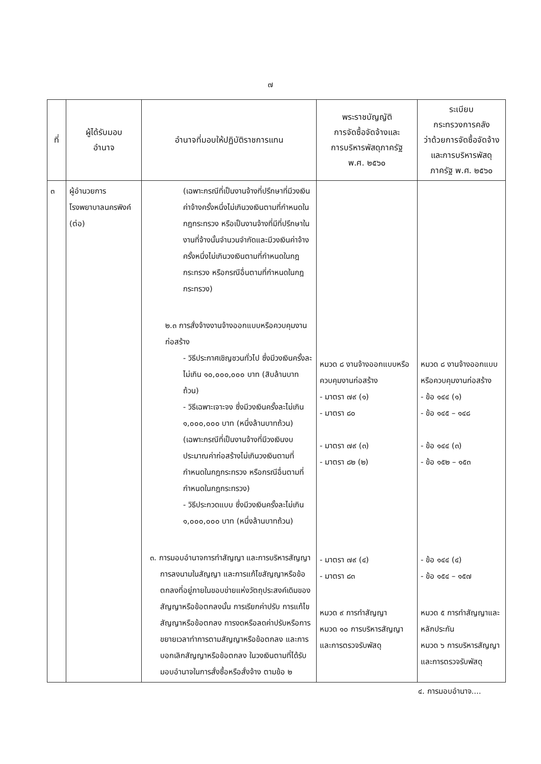๗
| ที่ | ผู้ได้รับมอบ อำนาจ | อำนาจที่มอบให้ปฏิบัติราชการแทน | พระราชบัญญัติ การจัดซื้อจัดจ้างและ การบริหารพัสดุภาครัฐ พ.ศ. ๒๕๖๐ | ระเบียบ กระทรวงการคลัง ว่าด้วยการจัดซื้อจัดจ้าง และการบริหารพัสดุ ภาครัฐ พ.ศ. ๒๕๖๐ |
| --- | --- | --- | --- | --- |
| ๓ | ผู้อำนวยการ โรงพยาบาลนครพิงค์ (ต่อ) | (เฉพาะกรณีที่เป็นงานจ้างที่ปรึกษาที่มีวงเงินค่าจ้างครั้งหนึ่งไม่เกินวงเงินตามที่กำหนดในกฎกระทรวง หรือเป็นงานจ้างที่มีที่ปรึกษาในงานที่จ้างนั้นจำนวนจำกัดและมีวงเงินค่าจ้างครั้งหนึ่งไม่เกินวงเงินตามที่กำหนดในกฎกระทรวง หรือกรณีอื่นตามที่กำหนดในกฎกระทรวง) ๒.๓ การสั่งจ้างงานจ้างออกแบบหรือควบคุมงานก่อสร้าง - วิธีประกาศเชิญชวนทั่วไป ซึ่งมีวงเงินครั้งละไม่เกิน ๑๐,๐๐๐,๐๐๐ บาท (สิบล้านบาทถ้วน) - วิธีเฉพาะเจาะจง ซึ่งมีวงเงินครั้งละไม่เกิน ๑,๐๐๐,๐๐๐ บาท (หนึ่งล้านบาทถ้วน) (เฉพาะกรณีที่เป็นงานจ้างที่มีวงเงินงบประมาณค่าก่อสร้างไม่เกินวงเงินตามที่กำหนดในกฎกระทรวง หรือกรณีอื่นตามที่กำหนดในกฎกระทรวง) - วิธีประกวดแบบ ซึ่งมีวงเงินครั้งละไม่เกิน ๑,๐๐๐,๐๐๐ บาท (หนึ่งล้านบาทถ้วน) ๓. การมอบอำนาจการทำสัญญา และการบริหารสัญญา การลงนามในสัญญา และการแก้ไขสัญญาหรือข้อตกลงที่อยู่ภายในขอบข่ายแห่งวัตถุประสงค์เดิมของสัญญาหรือข้อตกลงนั้น การเรียกค่าปรับ การแก้ไขสัญญาหรือข้อตกลง การงดหรือลดค่าปรับหรือการขยายเวลาทำการตามสัญญาหรือข้อตกลง และการบอกเลิกสัญญาหรือข้อตกลง ในวงเงินตามที่ได้รับมอบอำนาจในการสั่งซื้อหรือสั่งจ้าง ตามข้อ ๒ | หมวด ๘ งานจ้างออกแบบหรือควบคุมงานก่อสร้าง - มาตรา ๗๙ (๑) - มาตรา ๘๐ - มาตรา ๗๙ (๓) - มาตรา ๘๒ (๒) - มาตรา ๗๙ (๔) - มาตรา ๘๓ หมวด ๙ การทำสัญญา หมวด ๑๐ การบริหารสัญญาและการตรวจรับพัสดุ | หมวด ๘ งานจ้างออกแบบหรือควบคุมงานก่อสร้าง - ข้อ ๑๔๔ (๑) - ข้อ ๑๔๕ – ๑๔๘ - ข้อ ๑๔๔ (๓) - ข้อ ๑๕๒ – ๑๕๓ - ข้อ ๑๔๔ (๔) - ข้อ ๑๕๔ – ๑๕๗ หมวด ๕ การทำสัญญาและหลักประกัน หมวด ๖ การบริหารสัญญาและการตรวจรับพัสดุ |
๔. การมอบอำนาจ....